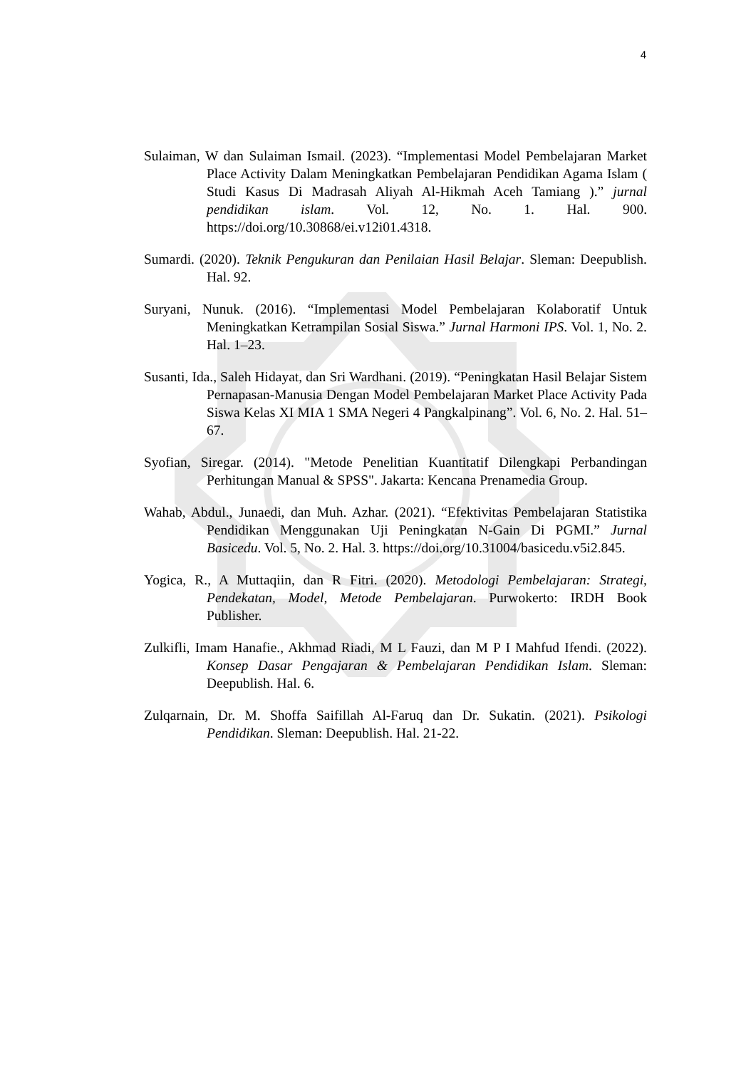4
Sulaiman, W dan Sulaiman Ismail. (2023). “Implementasi Model Pembelajaran Market Place Activity Dalam Meningkatkan Pembelajaran Pendidikan Agama Islam ( Studi Kasus Di Madrasah Aliyah Al-Hikmah Aceh Tamiang ).” jurnal pendidikan islam. Vol. 12, No. 1. Hal. 900. https://doi.org/10.30868/ei.v12i01.4318.
Sumardi. (2020). Teknik Pengukuran dan Penilaian Hasil Belajar. Sleman: Deepublish. Hal. 92.
Suryani, Nunuk. (2016). “Implementasi Model Pembelajaran Kolaboratif Untuk Meningkatkan Ketrampilan Sosial Siswa.” Jurnal Harmoni IPS. Vol. 1, No. 2. Hal. 1–23.
Susanti, Ida., Saleh Hidayat, dan Sri Wardhani. (2019). “Peningkatan Hasil Belajar Sistem Pernapasan-Manusia Dengan Model Pembelajaran Market Place Activity Pada Siswa Kelas XI MIA 1 SMA Negeri 4 Pangkalpinang”. Vol. 6, No. 2. Hal. 51–67.
Syofian, Siregar. (2014). "Metode Penelitian Kuantitatif Dilengkapi Perbandingan Perhitungan Manual & SPSS". Jakarta: Kencana Prenamedia Group.
Wahab, Abdul., Junaedi, dan Muh. Azhar. (2021). “Efektivitas Pembelajaran Statistika Pendidikan Menggunakan Uji Peningkatan N-Gain Di PGMI.” Jurnal Basicedu. Vol. 5, No. 2. Hal. 3. https://doi.org/10.31004/basicedu.v5i2.845.
Yogica, R., A Muttaqiin, dan R Fitri. (2020). Metodologi Pembelajaran: Strategi, Pendekatan, Model, Metode Pembelajaran. Purwokerto: IRDH Book Publisher.
Zulkifli, Imam Hanafie., Akhmad Riadi, M L Fauzi, dan M P I Mahfud Ifendi. (2022). Konsep Dasar Pengajaran & Pembelajaran Pendidikan Islam. Sleman: Deepublish. Hal. 6.
Zulqarnain, Dr. M. Shoffa Saifillah Al-Faruq dan Dr. Sukatin. (2021). Psikologi Pendidikan. Sleman: Deepublish. Hal. 21-22.